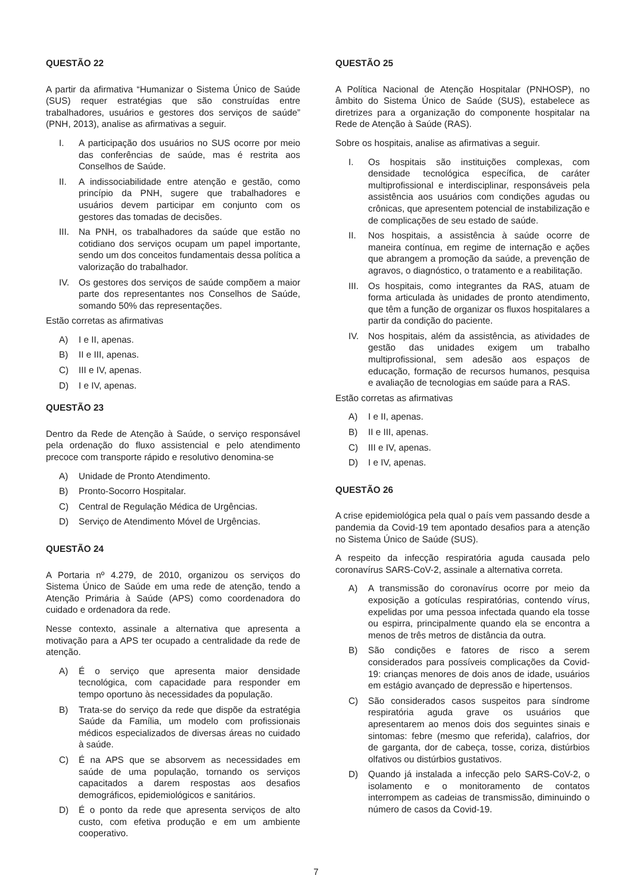QUESTÃO 22
A partir da afirmativa “Humanizar o Sistema Único de Saúde (SUS) requer estratégias que são construídas entre trabalhadores, usuários e gestores dos serviços de saúde” (PNH, 2013), analise as afirmativas a seguir.
I. A participação dos usuários no SUS ocorre por meio das conferências de saúde, mas é restrita aos Conselhos de Saúde.
II. A indissociabilidade entre atenção e gestão, como princípio da PNH, sugere que trabalhadores e usuários devem participar em conjunto com os gestores das tomadas de decisões.
III. Na PNH, os trabalhadores da saúde que estão no cotidiano dos serviços ocupam um papel importante, sendo um dos conceitos fundamentais dessa política a valorização do trabalhador.
IV. Os gestores dos serviços de saúde compõem a maior parte dos representantes nos Conselhos de Saúde, somando 50% das representações.
Estão corretas as afirmativas
A) I e II, apenas.
B) II e III, apenas.
C) III e IV, apenas.
D) I e IV, apenas.
QUESTÃO 23
Dentro da Rede de Atenção à Saúde, o serviço responsável pela ordenação do fluxo assistencial e pelo atendimento precoce com transporte rápido e resolutivo denomina-se
A) Unidade de Pronto Atendimento.
B) Pronto-Socorro Hospitalar.
C) Central de Regulação Médica de Urgências.
D) Serviço de Atendimento Móvel de Urgências.
QUESTÃO 24
A Portaria nº 4.279, de 2010, organizou os serviços do Sistema Único de Saúde em uma rede de atenção, tendo a Atenção Primária à Saúde (APS) como coordenadora do cuidado e ordenadora da rede.
Nesse contexto, assinale a alternativa que apresenta a motivação para a APS ter ocupado a centralidade da rede de atenção.
A) É o serviço que apresenta maior densidade tecnológica, com capacidade para responder em tempo oportuno às necessidades da população.
B) Trata-se do serviço da rede que dispõe da estratégia Saúde da Família, um modelo com profissionais médicos especializados de diversas áreas no cuidado à saúde.
C) É na APS que se absorvem as necessidades em saúde de uma população, tornando os serviços capacitados a darem respostas aos desafios demográficos, epidemiológicos e sanitários.
D) É o ponto da rede que apresenta serviços de alto custo, com efetiva produção e em um ambiente cooperativo.
QUESTÃO 25
A Política Nacional de Atenção Hospitalar (PNHOSP), no âmbito do Sistema Único de Saúde (SUS), estabelece as diretrizes para a organização do componente hospitalar na Rede de Atenção à Saúde (RAS).
Sobre os hospitais, analise as afirmativas a seguir.
I. Os hospitais são instituições complexas, com densidade tecnológica específica, de caráter multiprofissional e interdisciplinar, responsáveis pela assistência aos usuários com condições agudas ou crônicas, que apresentem potencial de instabilização e de complicações de seu estado de saúde.
II. Nos hospitais, a assistência à saúde ocorre de maneira contínua, em regime de internação e ações que abrangem a promoção da saúde, a prevenção de agravos, o diagnóstico, o tratamento e a reabilitação.
III. Os hospitais, como integrantes da RAS, atuam de forma articulada às unidades de pronto atendimento, que têm a função de organizar os fluxos hospitalares a partir da condição do paciente.
IV. Nos hospitais, além da assistência, as atividades de gestão das unidades exigem um trabalho multiprofissional, sem adesão aos espaços de educação, formação de recursos humanos, pesquisa e avaliação de tecnologias em saúde para a RAS.
Estão corretas as afirmativas
A) I e II, apenas.
B) II e III, apenas.
C) III e IV, apenas.
D) I e IV, apenas.
QUESTÃO 26
A crise epidemiológica pela qual o país vem passando desde a pandemia da Covid-19 tem apontado desafios para a atenção no Sistema Único de Saúde (SUS).
A respeito da infecção respiratória aguda causada pelo coronavírus SARS-CoV-2, assinale a alternativa correta.
A) A transmissão do coronavírus ocorre por meio da exposição a gotículas respiratórias, contendo vírus, expelidas por uma pessoa infectada quando ela tosse ou espirra, principalmente quando ela se encontra a menos de três metros de distância da outra.
B) São condições e fatores de risco a serem considerados para possíveis complicações da Covid-19: crianças menores de dois anos de idade, usuários em estágio avançado de depressão e hipertensos.
C) São considerados casos suspeitos para síndrome respiratória aguda grave os usuários que apresentarem ao menos dois dos seguintes sinais e sintomas: febre (mesmo que referida), calafrios, dor de garganta, dor de cabeça, tosse, coriza, distúrbios olfativos ou distúrbios gustativos.
D) Quando já instalada a infecção pelo SARS-CoV-2, o isolamento e o monitoramento de contatos interrompem as cadeias de transmissão, diminuindo o número de casos da Covid-19.
7